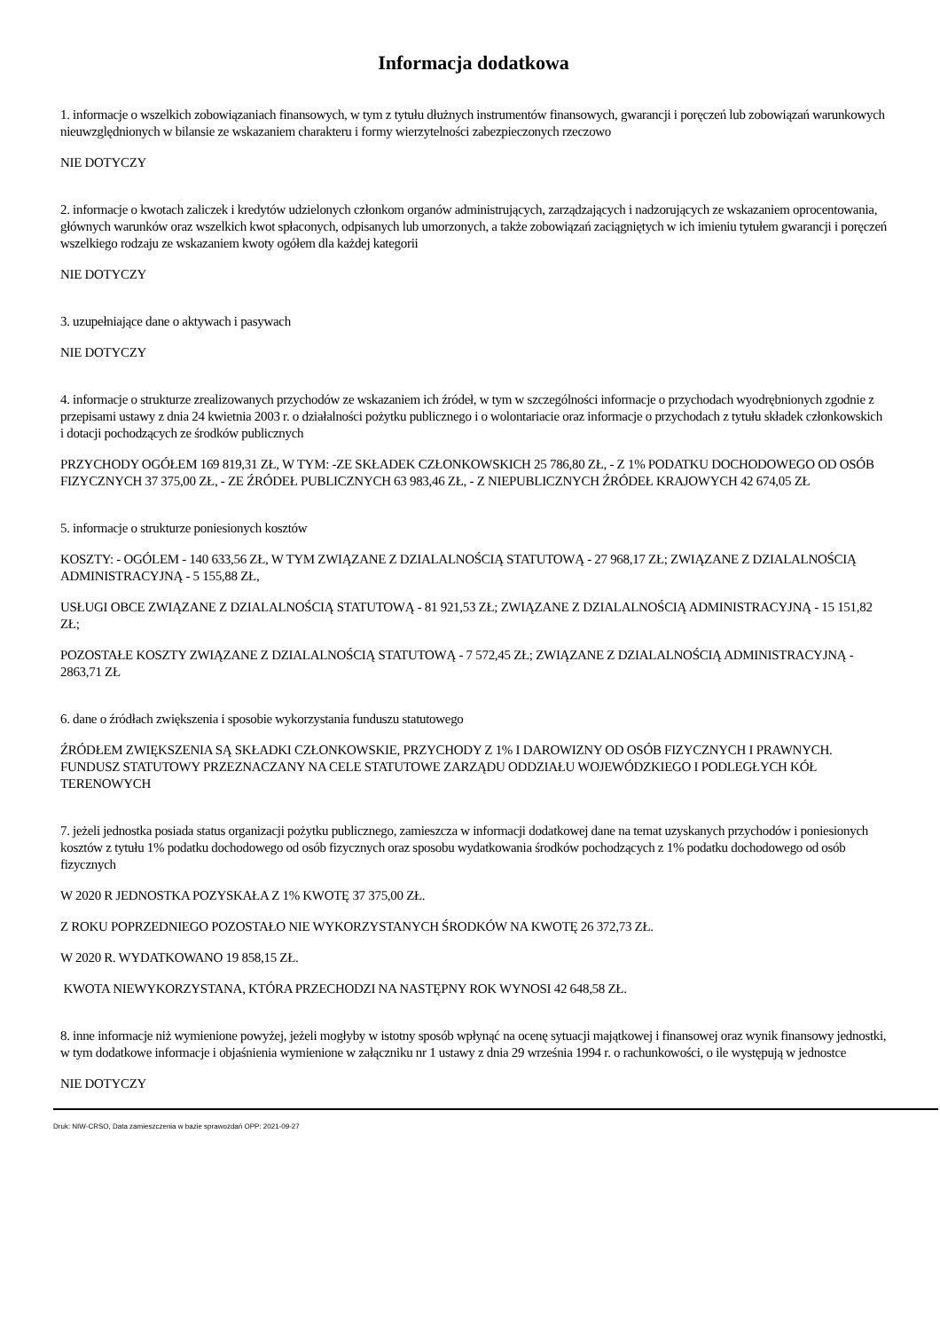Informacja dodatkowa
1. informacje o wszelkich zobowiązaniach finansowych, w tym z tytułu dłużnych instrumentów finansowych, gwarancji i poręczeń lub zobowiązań warunkowych nieuwzględnionych w bilansie ze wskazaniem charakteru i formy wierzytelności zabezpieczonych rzeczowo
NIE DOTYCZY
2. informacje o kwotach zaliczek i kredytów udzielonych członkom organów administrujących, zarządzających i nadzorujących ze wskazaniem oprocentowania, głównych warunków oraz wszelkich kwot spłaconych, odpisanych lub umorzonych, a także zobowiązań zaciągniętych w ich imieniu tytułem gwarancji i poręczeń wszelkiego rodzaju ze wskazaniem kwoty ogółem dla każdej kategorii
NIE DOTYCZY
3. uzupełniające dane o aktywach i pasywach
NIE DOTYCZY
4. informacje o strukturze zrealizowanych przychodów ze wskazaniem ich źródeł, w tym w szczególności informacje o przychodach wyodrębnionych zgodnie z przepisami ustawy z dnia 24 kwietnia 2003 r. o działalności pożytku publicznego i o wolontariacie oraz informacje o przychodach z tytułu składek członkowskich i dotacji pochodzących ze środków publicznych
PRZYCHODY OGÓŁEM 169 819,31 ZŁ, W TYM: -ZE SKŁADEK CZŁONKOWSKICH 25 786,80 ZŁ, - Z 1% PODATKU DOCHODOWEGO OD OSÓB FIZYCZNYCH 37 375,00 ZŁ, - ZE ŹRÓDEŁ PUBLICZNYCH 63 983,46 ZŁ, - Z NIEPUBLICZNYCH ŹRÓDEŁ KRAJOWYCH 42 674,05 ZŁ
5. informacje o strukturze poniesionych kosztów
KOSZTY: - OGÓLEM - 140 633,56 ZŁ, W TYM ZWIĄZANE Z DZIALALNOŚCIĄ STATUTOWĄ - 27 968,17 ZŁ; ZWIĄZANE Z DZIALALNOŚCIĄ ADMINISTRACYJNĄ - 5 155,88 ZŁ,
USŁUGI OBCE ZWIĄZANE Z DZIALALNOŚCIĄ STATUTOWĄ - 81 921,53 ZŁ; ZWIĄZANE Z DZIALALNOŚCIĄ ADMINISTRACYJNĄ - 15 151,82 ZŁ;
POZOSTAŁE KOSZTY ZWIĄZANE Z DZIALALNOŚCIĄ STATUTOWĄ - 7 572,45 ZŁ; ZWIĄZANE Z DZIALALNOŚCIĄ ADMINISTRACYJNĄ - 2863,71 ZŁ
6. dane o źródłach zwiększenia i sposobie wykorzystania funduszu statutowego
ŹRÓDŁEM ZWIĘKSZENIA SĄ SKŁADKI CZŁONKOWSKIE, PRZYCHODY Z 1% I DAROWIZNY OD OSÓB FIZYCZNYCH I PRAWNYCH. FUNDUSZ STATUTOWY PRZEZNACZANY NA CELE STATUTOWE ZARZĄDU ODDZIAŁU WOJEWÓDZKIEGO I PODLEGŁYCH KÓŁ TERENOWYCH
7. jeżeli jednostka posiada status organizacji pożytku publicznego, zamieszcza w informacji dodatkowej dane na temat uzyskanych przychodów i poniesionych kosztów z tytułu 1% podatku dochodowego od osób fizycznych oraz sposobu wydatkowania środków pochodzących z 1% podatku dochodowego od osób fizycznych
W 2020 R JEDNOSTKA POZYSKAŁA Z 1% KWOTĘ 37 375,00 ZŁ.
Z ROKU POPRZEDNIEGO POZOSTAŁO NIE WYKORZYSTANYCH ŚRODKÓW NA KWOTĘ 26 372,73 ZŁ.
W 2020 R. WYDATKOWANO 19 858,15 ZŁ.
KWOTA NIEWYKORZYSTANA, KTÓRA PRZECHODZI NA NASTĘPNY ROK WYNOSI 42 648,58 ZŁ.
8. inne informacje niż wymienione powyżej, jeżeli mogłyby w istotny sposób wpłynąć na ocenę sytuacji majątkowej i finansowej oraz wynik finansowy jednostki, w tym dodatkowe informacje i objaśnienia wymienione w załączniku nr 1 ustawy z dnia 29 września 1994 r. o rachunkowości, o ile występują w jednostce
NIE DOTYCZY
Druk: NIW-CRSO, Data zamieszczenia w bazie sprawozdań OPP: 2021-09-27